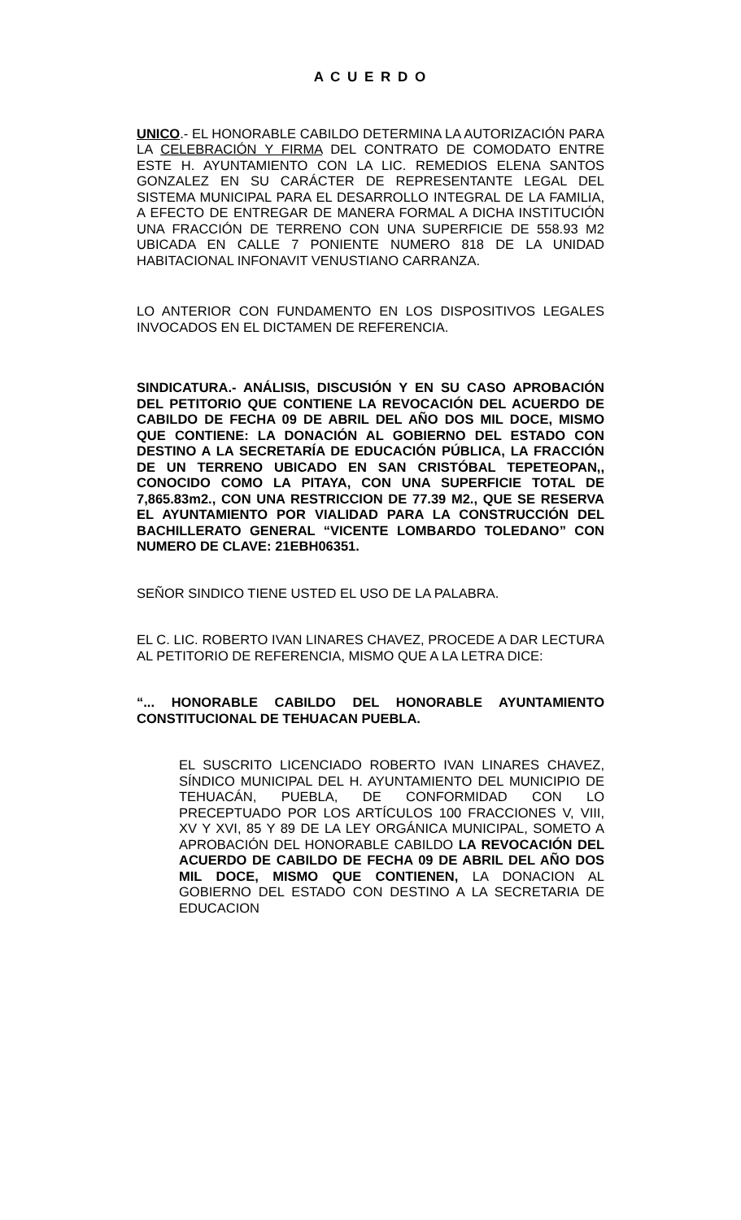A C U E R D O
UNICO.- EL HONORABLE CABILDO DETERMINA LA AUTORIZACIÓN PARA LA CELEBRACIÓN Y FIRMA DEL CONTRATO DE COMODATO ENTRE ESTE H. AYUNTAMIENTO CON LA LIC. REMEDIOS ELENA SANTOS GONZALEZ EN SU CARÁCTER DE REPRESENTANTE LEGAL DEL SISTEMA MUNICIPAL PARA EL DESARROLLO INTEGRAL DE LA FAMILIA, A EFECTO DE ENTREGAR DE MANERA FORMAL A DICHA INSTITUCIÓN UNA FRACCIÓN DE TERRENO CON UNA SUPERFICIE DE 558.93 M2 UBICADA EN CALLE 7 PONIENTE NUMERO 818 DE LA UNIDAD HABITACIONAL INFONAVIT VENUSTIANO CARRANZA.
LO ANTERIOR CON FUNDAMENTO EN LOS DISPOSITIVOS LEGALES INVOCADOS EN EL DICTAMEN DE REFERENCIA.
SINDICATURA.- ANÁLISIS, DISCUSIÓN Y EN SU CASO APROBACIÓN DEL PETITORIO QUE CONTIENE LA REVOCACIÓN DEL ACUERDO DE CABILDO DE FECHA 09 DE ABRIL DEL AÑO DOS MIL DOCE, MISMO QUE CONTIENE: LA DONACIÓN AL GOBIERNO DEL ESTADO CON DESTINO A LA SECRETARÍA DE EDUCACIÓN PÚBLICA, LA FRACCIÓN DE UN TERRENO UBICADO EN SAN CRISTÓBAL TEPETEOPAN,, CONOCIDO COMO LA PITAYA, CON UNA SUPERFICIE TOTAL DE 7,865.83m2., CON UNA RESTRICCION DE 77.39 M2., QUE SE RESERVA EL AYUNTAMIENTO POR VIALIDAD PARA LA CONSTRUCCIÓN DEL BACHILLERATO GENERAL “VICENTE LOMBARDO TOLEDANO” CON NUMERO DE CLAVE: 21EBH06351.
SEÑOR SINDICO TIENE USTED EL USO DE LA PALABRA.
EL C. LIC. ROBERTO IVAN LINARES CHAVEZ, PROCEDE A DAR LECTURA AL PETITORIO DE REFERENCIA, MISMO QUE A LA LETRA DICE:
“... HONORABLE CABILDO DEL HONORABLE AYUNTAMIENTO CONSTITUCIONAL DE TEHUACAN PUEBLA.
EL SUSCRITO LICENCIADO ROBERTO IVAN LINARES CHAVEZ, SÍNDICO MUNICIPAL DEL H. AYUNTAMIENTO DEL MUNICIPIO DE TEHUACÁN, PUEBLA, DE CONFORMIDAD CON LO PRECEPTUADO POR LOS ARTÍCULOS 100 FRACCIONES V, VIII, XV Y XVI, 85 Y 89 DE LA LEY ORGÁNICA MUNICIPAL, SOMETO A APROBACIÓN DEL HONORABLE CABILDO LA REVOCACIÓN DEL ACUERDO DE CABILDO DE FECHA 09 DE ABRIL DEL AÑO DOS MIL DOCE, MISMO QUE CONTIENEN, LA DONACION AL GOBIERNO DEL ESTADO CON DESTINO A LA SECRETARIA DE EDUCACION